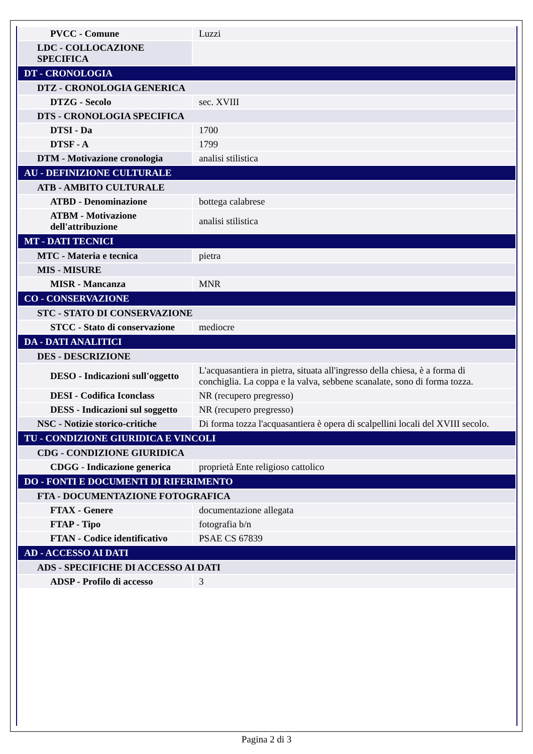| PVCC - Comune | Luzzi |
| LDC - COLLOCAZIONE SPECIFICA | |
| DT - CRONOLOGIA | |
| DTZ - CRONOLOGIA GENERICA | |
| DTZG - Secolo | sec. XVIII |
| DTS - CRONOLOGIA SPECIFICA | |
| DTSI - Da | 1700 |
| DTSF - A | 1799 |
| DTM - Motivazione cronologia | analisi stilistica |
| AU - DEFINIZIONE CULTURALE | |
| ATB - AMBITO CULTURALE | |
| ATBD - Denominazione | bottega calabrese |
| ATBM - Motivazione dell'attribuzione | analisi stilistica |
| MT - DATI TECNICI | |
| MTC - Materia e tecnica | pietra |
| MIS - MISURE | |
| MISR - Mancanza | MNR |
| CO - CONSERVAZIONE | |
| STC - STATO DI CONSERVAZIONE | |
| STCC - Stato di conservazione | mediocre |
| DA - DATI ANALITICI | |
| DES - DESCRIZIONE | |
| DESO - Indicazioni sull'oggetto | L'acquasantiera in pietra, situata all'ingresso della chiesa, è a forma di conchiglia. La coppa e la valva, sebbene scanalate, sono di forma tozza. |
| DESI - Codifica Iconclass | NR (recupero pregresso) |
| DESS - Indicazioni sul soggetto | NR (recupero pregresso) |
| NSC - Notizie storico-critiche | Di forma tozza l'acquasantiera è opera di scalpellini locali del XVIII secolo. |
| TU - CONDIZIONE GIURIDICA E VINCOLI | |
| CDG - CONDIZIONE GIURIDICA | |
| CDGG - Indicazione generica | proprietà Ente religioso cattolico |
| DO - FONTI E DOCUMENTI DI RIFERIMENTO | |
| FTA - DOCUMENTAZIONE FOTOGRAFICA | |
| FTAX - Genere | documentazione allegata |
| FTAP - Tipo | fotografia b/n |
| FTAN - Codice identificativo | PSAE CS 67839 |
| AD - ACCESSO AI DATI | |
| ADS - SPECIFICHE DI ACCESSO AI DATI | |
| ADSP - Profilo di accesso | 3 |
Pagina 2 di 3